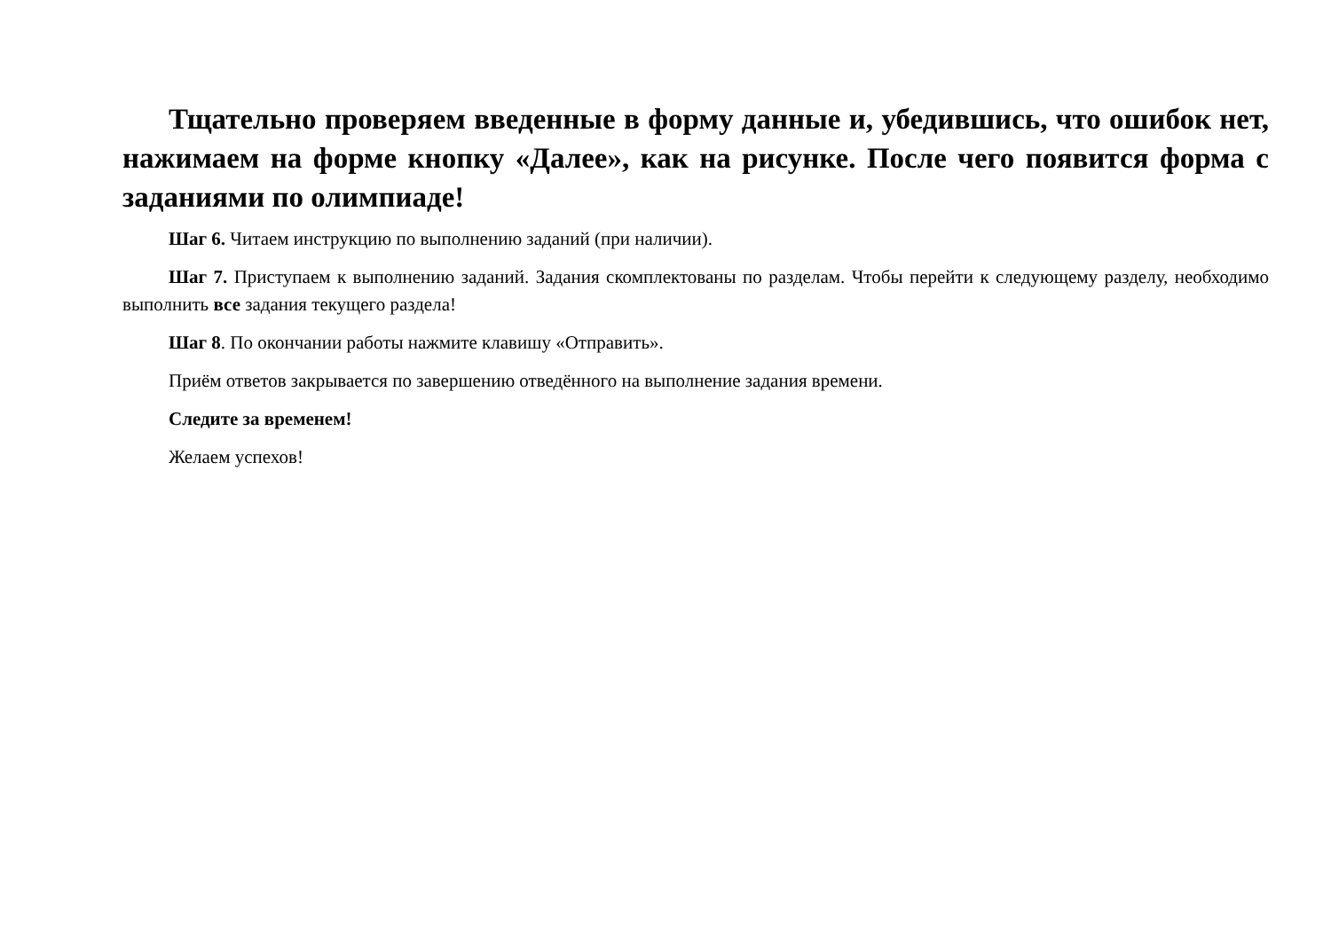Тщательно проверяем введенные в форму данные и, убедившись, что ошибок нет, нажимаем на форме кнопку «Далее», как на рисунке. После чего появится форма с заданиями по олимпиаде!
Шаг 6. Читаем инструкцию по выполнению заданий (при наличии).
Шаг 7. Приступаем к выполнению заданий. Задания скомплектованы по разделам. Чтобы перейти к следующему разделу, необходимо выполнить все задания текущего раздела!
Шаг 8. По окончании работы нажмите клавишу «Отправить».
Приём ответов закрывается по завершению отведённого на выполнение задания времени.
Следите за временем!
Желаем успехов!